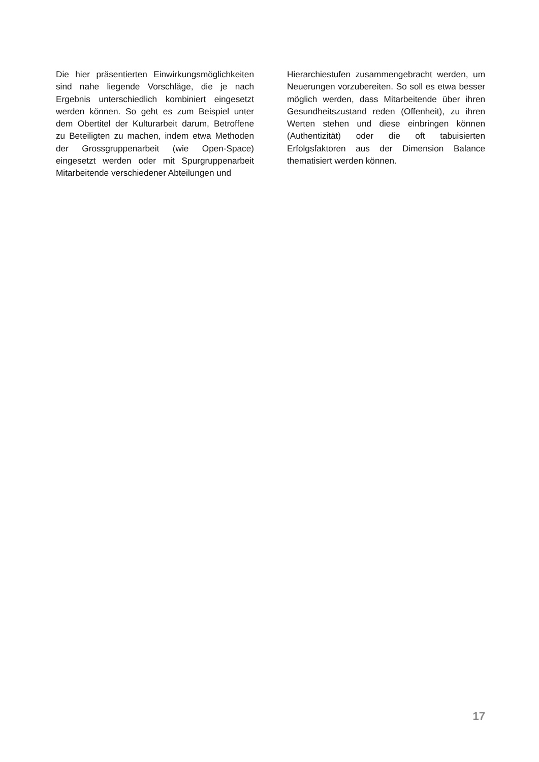Die hier präsentierten Einwirkungsmöglich­keiten sind nahe liegende Vorschläge, die je nach Ergebnis unterschiedlich kombiniert eingesetzt werden können. So geht es zum Beispiel unter dem Obertitel der Kulturarbeit darum, Betroffene zu Beteiligten zu machen, indem etwa Methoden der Gross­gruppenarbeit (wie Open-Space) eingesetzt werden oder mit Spurgruppenarbeit Mitar­beitende verschiedener Abteilungen und
Hierarchiestufen zusammengebracht wer­den, um Neuerungen vorzubereiten. So soll es etwa besser möglich werden, dass Mitarbeitende über ihren Gesundheits­zustand reden (Offenheit), zu ihren Werten stehen und diese einbringen können (Authentizität) oder die oft tabuisierten Erfolgsfaktoren aus der Dimension Balance thematisiert werden können.
17